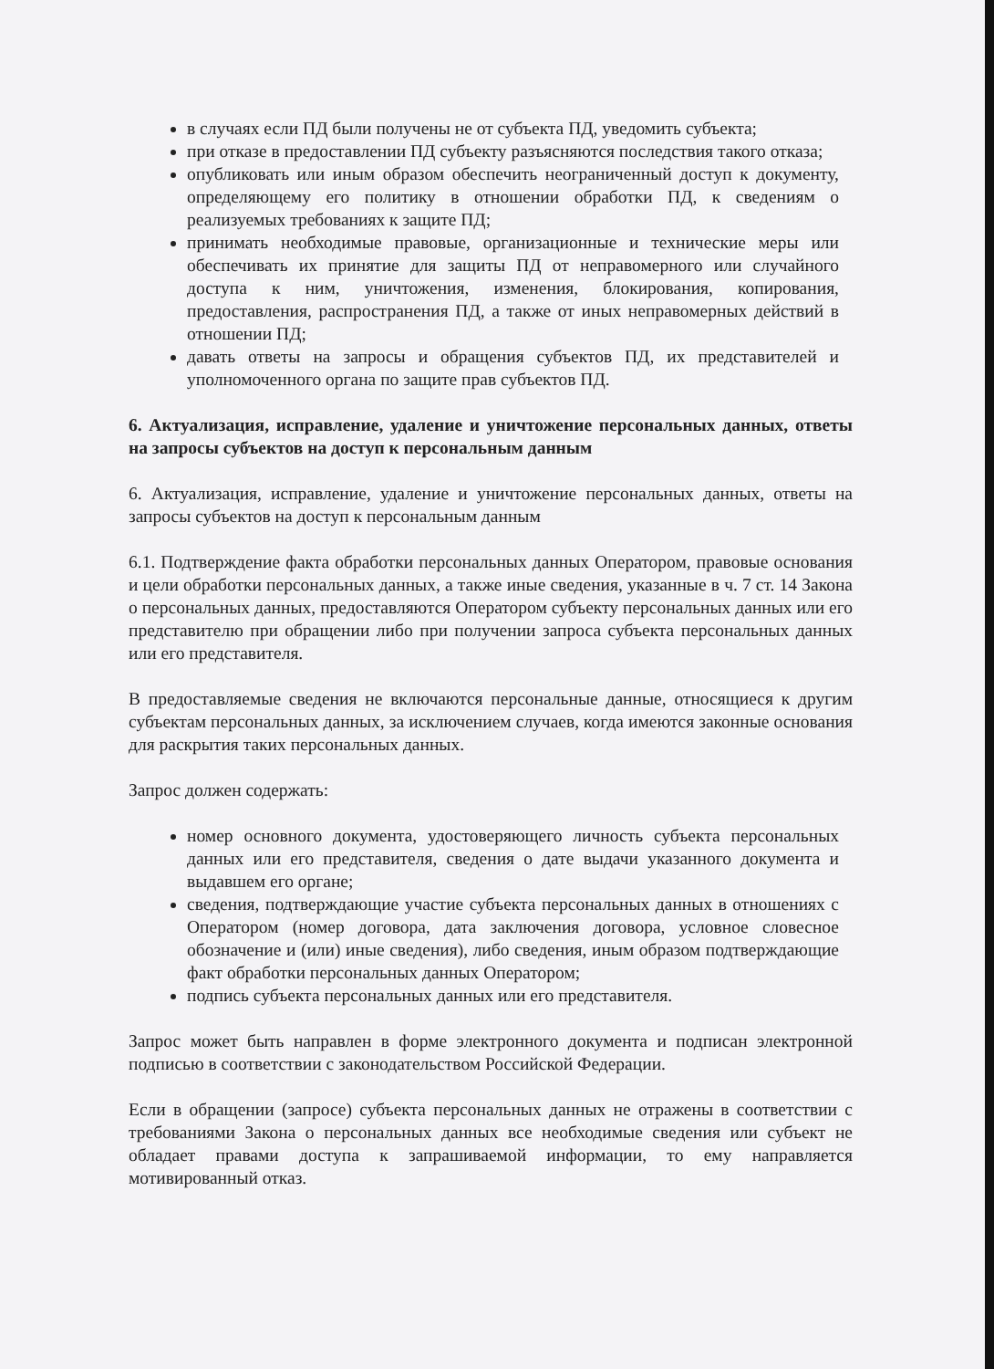в случаях если ПД были получены не от субъекта ПД, уведомить субъекта;
при отказе в предоставлении ПД субъекту разъясняются последствия такого отказа;
опубликовать или иным образом обеспечить неограниченный доступ к документу, определяющему его политику в отношении обработки ПД, к сведениям о реализуемых требованиях к защите ПД;
принимать необходимые правовые, организационные и технические меры или обеспечивать их принятие для защиты ПД от неправомерного или случайного доступа к ним, уничтожения, изменения, блокирования, копирования, предоставления, распространения ПД, а также от иных неправомерных действий в отношении ПД;
давать ответы на запросы и обращения субъектов ПД, их представителей и уполномоченного органа по защите прав субъектов ПД.
6. Актуализация, исправление, удаление и уничтожение персональных данных, ответы на запросы субъектов на доступ к персональным данным
6. Актуализация, исправление, удаление и уничтожение персональных данных, ответы на запросы субъектов на доступ к персональным данным
6.1. Подтверждение факта обработки персональных данных Оператором, правовые основания и цели обработки персональных данных, а также иные сведения, указанные в ч. 7 ст. 14 Закона о персональных данных, предоставляются Оператором субъекту персональных данных или его представителю при обращении либо при получении запроса субъекта персональных данных или его представителя.
В предоставляемые сведения не включаются персональные данные, относящиеся к другим субъектам персональных данных, за исключением случаев, когда имеются законные основания для раскрытия таких персональных данных.
Запрос должен содержать:
номер основного документа, удостоверяющего личность субъекта персональных данных или его представителя, сведения о дате выдачи указанного документа и выдавшем его органе;
сведения, подтверждающие участие субъекта персональных данных в отношениях с Оператором (номер договора, дата заключения договора, условное словесное обозначение и (или) иные сведения), либо сведения, иным образом подтверждающие факт обработки персональных данных Оператором;
подпись субъекта персональных данных или его представителя.
Запрос может быть направлен в форме электронного документа и подписан электронной подписью в соответствии с законодательством Российской Федерации.
Если в обращении (запросе) субъекта персональных данных не отражены в соответствии с требованиями Закона о персональных данных все необходимые сведения или субъект не обладает правами доступа к запрашиваемой информации, то ему направляется мотивированный отказ.